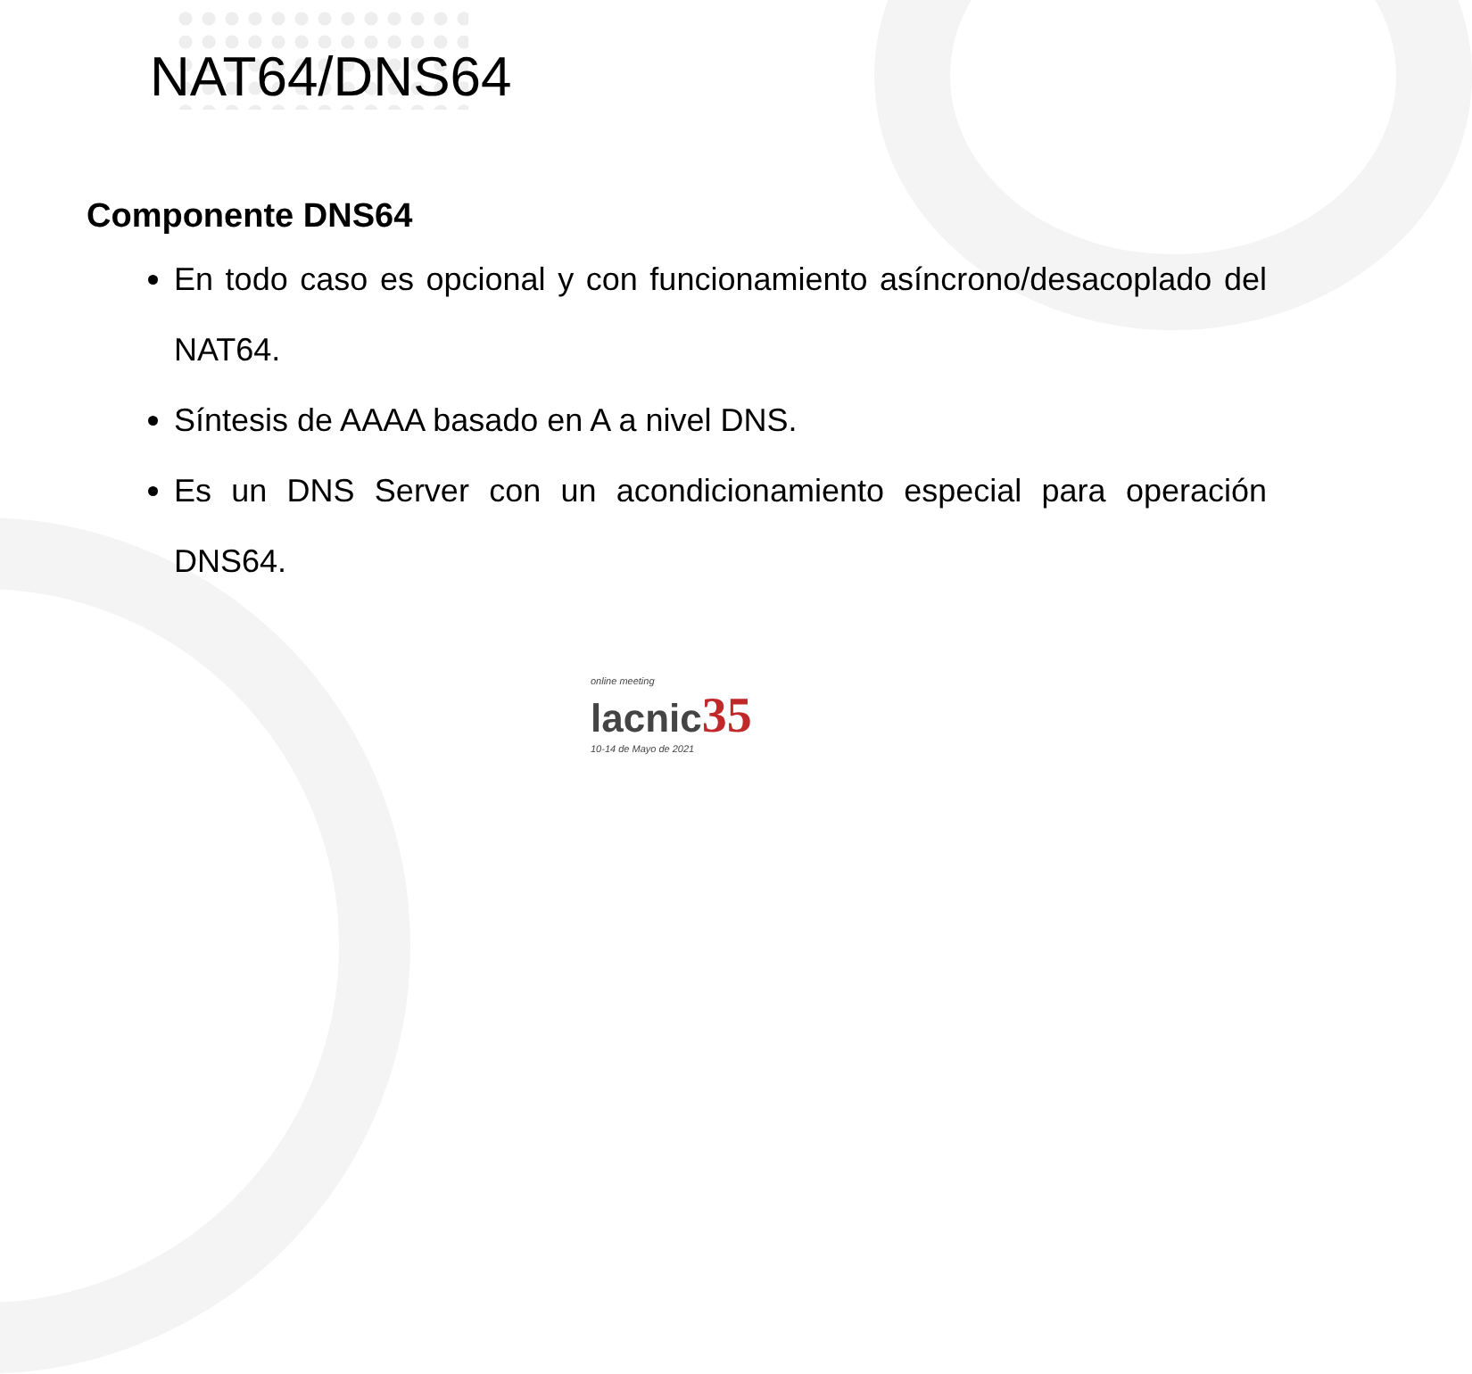NAT64/DNS64
Componente DNS64
En todo caso es opcional y con funcionamiento asíncrono/desacoplado del NAT64.
Síntesis de AAAA basado en A a nivel DNS.
Es un DNS Server con un acondicionamiento especial para operación DNS64.
online meeting
lacnic35
10-14 de Mayo de 2021